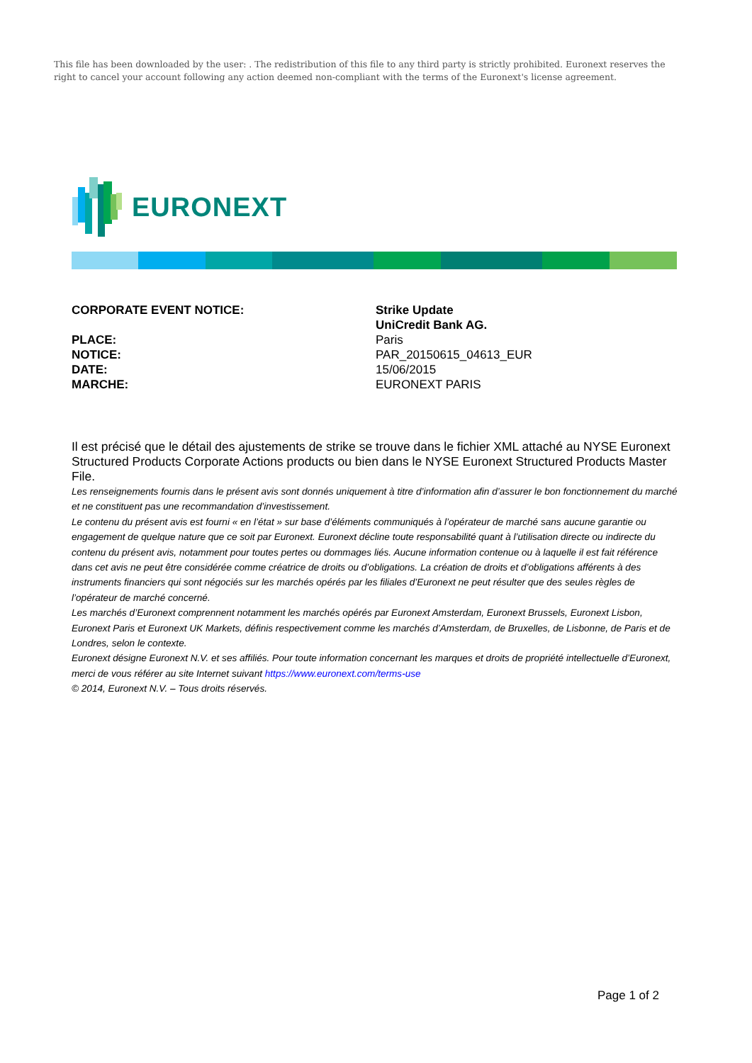This file has been downloaded by the user: . The redistribution of this file to any third party is strictly prohibited. Euronext reserves the right to cancel your account following any action deemed non-compliant with the terms of the Euronext's license agreement.
EURONEXT
| CORPORATE EVENT NOTICE: | Strike Update |
| | UniCredit Bank AG. |
| PLACE: | Paris |
| NOTICE: | PAR_20150615_04613_EUR |
| DATE: | 15/06/2015 |
| MARCHE: | EURONEXT PARIS |
Il est précisé que le détail des ajustements de strike se trouve dans le fichier XML attaché au NYSE Euronext Structured Products Corporate Actions products ou bien dans le NYSE Euronext Structured Products Master File.
Les renseignements fournis dans le présent avis sont donnés uniquement à titre d’information afin d’assurer le bon fonctionnement du marché et ne constituent pas une recommandation d’investissement.
Le contenu du présent avis est fourni « en l’état » sur base d’éléments communiqués à l’opérateur de marché sans aucune garantie ou engagement de quelque nature que ce soit par Euronext. Euronext décline toute responsabilité quant à l’utilisation directe ou indirecte du contenu du présent avis, notamment pour toutes pertes ou dommages liés. Aucune information contenue ou à laquelle il est fait référence dans cet avis ne peut être considérée comme créatrice de droits ou d’obligations. La création de droits et d’obligations afférents à des instruments financiers qui sont négociés sur les marchés opérés par les filiales d’Euronext ne peut résulter que des seules règles de l’opérateur de marché concerné.
Les marchés d’Euronext comprennent notamment les marchés opérés par Euronext Amsterdam, Euronext Brussels, Euronext Lisbon, Euronext Paris et Euronext UK Markets, définis respectivement comme les marchés d’Amsterdam, de Bruxelles, de Lisbonne, de Paris et de Londres, selon le contexte.
Euronext désigne Euronext N.V. et ses affiliés. Pour toute information concernant les marques et droits de propriété intellectuelle d’Euronext, merci de vous référer au site Internet suivant https://www.euronext.com/terms-use
© 2014, Euronext N.V. – Tous droits réservés.
Page 1 of 2